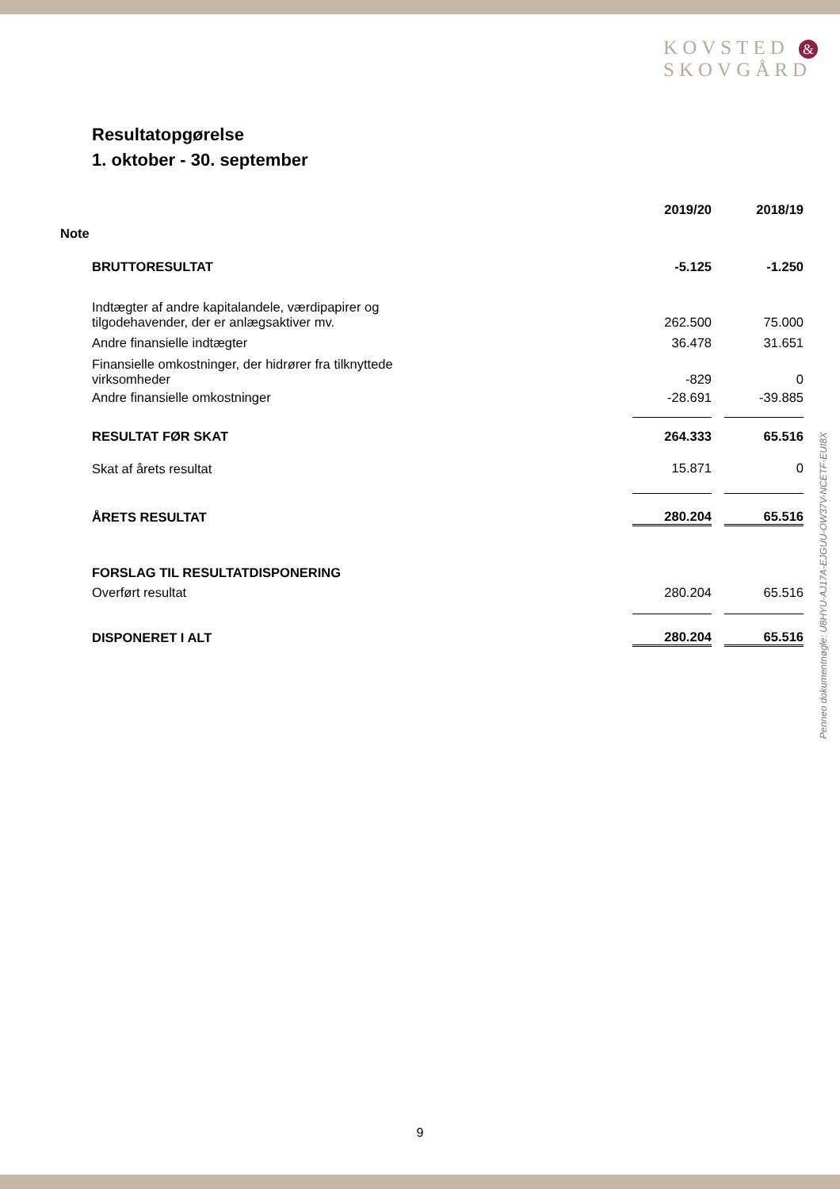KOVSTED &
SKOVGÅRD
Resultatopgørelse
1. oktober - 30. september
| | 2019/20 | | 2018/19 |
| --- | --- | --- | --- |
| Note | | | |
| BRUTTORESULTAT | -5.125 | | -1.250 |
| Indtægter af andre kapitalandele, værdipapirer og tilgodehavender, der er anlægsaktiver mv. | 262.500 | | 75.000 |
| Andre finansielle indtægter | 36.478 | | 31.651 |
| Finansielle omkostninger, der hidrører fra tilknyttede virksomheder | -829 | | 0 |
| Andre finansielle omkostninger | -28.691 | | -39.885 |
| RESULTAT FØR SKAT | 264.333 | | 65.516 |
| Skat af årets resultat | 15.871 | | 0 |
| ÅRETS RESULTAT | 280.204 | | 65.516 |
| FORSLAG TIL RESULTATDISPONERING | | | |
| Overført resultat | 280.204 | | 65.516 |
| DISPONERET I ALT | 280.204 | | 65.516 |
Penneo dokumentnøgle: U8HYU-AJ17A-EJGUU-OW37V-NCETF-EUI8X
9